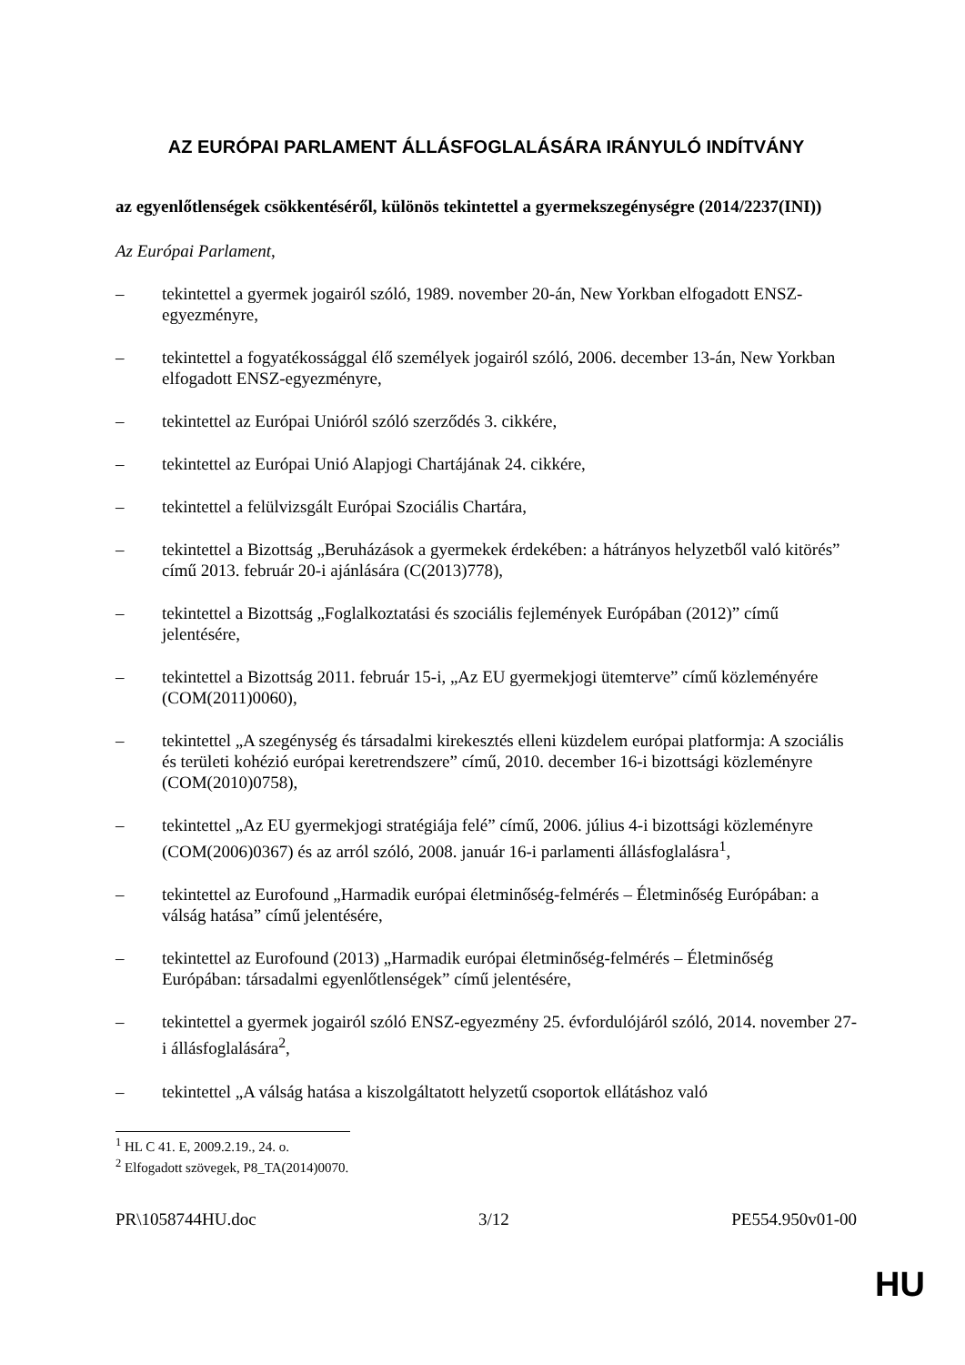AZ EURÓPAI PARLAMENT ÁLLÁSFOGLALÁSÁRA IRÁNYULÓ INDÍTVÁNY
az egyenlőtlenségek csökkentéséről, különös tekintettel a gyermekszegénységre (2014/2237(INI))
Az Európai Parlament,
– tekintettel a gyermek jogairól szóló, 1989. november 20-án, New Yorkban elfogadott ENSZ-egyezményre,
– tekintettel a fogyatékossággal élő személyek jogairól szóló, 2006. december 13-án, New Yorkban elfogadott ENSZ-egyezményre,
– tekintettel az Európai Unióról szóló szerződés 3. cikkére,
– tekintettel az Európai Unió Alapjogi Chartájának 24. cikkére,
– tekintettel a felülvizsgált Európai Szociális Chartára,
– tekintettel a Bizottság „Beruházások a gyermekek érdekében: a hátrányos helyzetből való kitörés” című 2013. február 20-i ajánlására (C(2013)778),
– tekintettel a Bizottság „Foglalkoztatási és szociális fejlemények Európában (2012)” című jelentésére,
– tekintettel a Bizottság 2011. február 15-i, „Az EU gyermekjogi ütemterve” című közleményére (COM(2011)0060),
– tekintettel „A szegénység és társadalmi kirekesztés elleni küzdelem európai platformja: A szociális és területi kohézió európai keretrendszere” című, 2010. december 16-i bizottsági közleményre (COM(2010)0758),
– tekintettel „Az EU gyermekjogi stratégiája felé” című, 2006. július 4-i bizottsági közleményre (COM(2006)0367) és az arról szóló, 2008. január 16-i parlamenti állásfoglalásra<sup>1</sup>,
– tekintettel az Eurofound „Harmadik európai életminőség-felmérés – Életminőség Európában: a válság hatása” című jelentésére,
– tekintettel az Eurofound (2013) „Harmadik európai életminőség-felmérés – Életminőség Európában: társadalmi egyenlőtlenségek” című jelentésére,
– tekintettel a gyermek jogairól szóló ENSZ-egyezmény 25. évfordulójáról szóló, 2014. november 27-i állásfoglalására<sup>2</sup>,
– tekintettel „A válság hatása a kiszolgáltatott helyzetű csoportok ellátáshoz való
<sup>1</sup> HL C 41. E, 2009.2.19., 24. o.
<sup>2</sup> Elfogadott szövegek, P8_TA(2014)0070.
PR\1058744HU.doc 3/12 PE554.950v01-00
HU